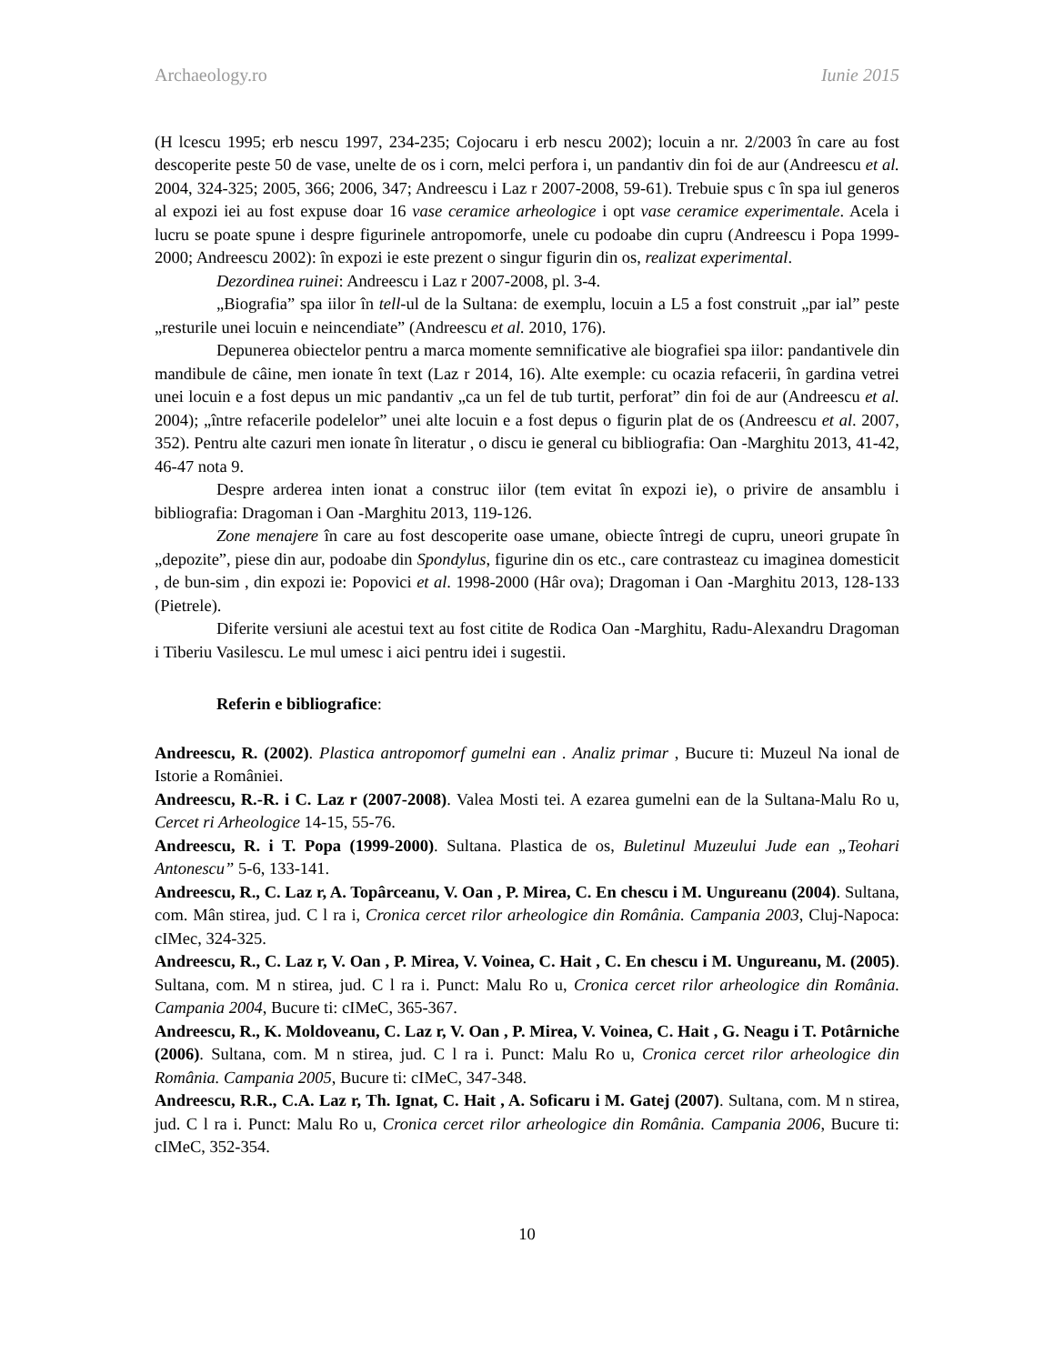Archaeology.ro Iunie 2015
(H lcescu 1995; erb nescu 1997, 234-235; Cojocaru i erb nescu 2002); locuin a nr. 2/2003 în care au fost descoperite peste 50 de vase, unelte de os i corn, melci perfora i, un pandantiv din foi de aur (Andreescu et al. 2004, 324-325; 2005, 366; 2006, 347; Andreescu i Laz r 2007-2008, 59-61). Trebuie spus c în spa iul generos al expozi iei au fost expuse doar 16 vase ceramice arheologice i opt vase ceramice experimentale. Acela i lucru se poate spune i despre figurinele antropomorfe, unele cu podoabe din cupru (Andreescu i Popa 1999-2000; Andreescu 2002): în expozi ie este prezent o singur figurin din os, realizat experimental.
Dezordinea ruinei: Andreescu i Laz r 2007-2008, pl. 3-4.
„Biografia” spa iilor în tell-ul de la Sultana: de exemplu, locuin a L5 a fost construit „par ial” peste „resturile unei locuin e neincendiate” (Andreescu et al. 2010, 176).
Depunerea obiectelor pentru a marca momente semnificative ale biografiei spa iilor: pandantivele din mandibule de câine, men ionate în text (Laz r 2014, 16). Alte exemple: cu ocazia refacerii, în gardina vetrei unei locuin e a fost depus un mic pandantiv „ca un fel de tub turtit, perforat” din foi de aur (Andreescu et al. 2004); „între refacerile podelelor” unei alte locuin e a fost depus o figurin plat de os (Andreescu et al. 2007, 352). Pentru alte cazuri men ionate în literatur , o discu ie general cu bibliografia: Oan -Marghitu 2013, 41-42, 46-47 nota 9.
Despre arderea inten ionat a construc iilor (tem evitat în expozi ie), o privire de ansamblu i bibliografia: Dragoman i Oan -Marghitu 2013, 119-126.
Zone menajere în care au fost descoperite oase umane, obiecte întregi de cupru, uneori grupate în „depozite”, piese din aur, podoabe din Spondylus, figurine din os etc., care contrasteaz cu imaginea domesticit , de bun-sim , din expozi ie: Popovici et al. 1998-2000 (Hâr ova); Dragoman i Oan -Marghitu 2013, 128-133 (Pietrele).
Diferite versiuni ale acestui text au fost citite de Rodica Oan -Marghitu, Radu-Alexandru Dragoman i Tiberiu Vasilescu. Le mul umesc i aici pentru idei i sugestii.
Referin e bibliografice:
Andreescu, R. (2002). Plastica antropomorf gumelni ean . Analiz primar , Bucure ti: Muzeul Na ional de Istorie a României.
Andreescu, R.-R. i C. Laz r (2007-2008). Valea Mosti tei. A ezarea gumelni ean de la Sultana-Malu Ro u, Cercet ri Arheologice 14-15, 55-76.
Andreescu, R. i T. Popa (1999-2000). Sultana. Plastica de os, Buletinul Muzeului Jude ean „Teohari Antonescu” 5-6, 133-141.
Andreescu, R., C. Laz r, A. Topârceanu, V. Oan , P. Mirea, C. En chescu i M. Ungureanu (2004). Sultana, com. Mân stirea, jud. C l ra i, Cronica cercet rilor arheologice din România. Campania 2003, Cluj-Napoca: cIMec, 324-325.
Andreescu, R., C. Laz r, V. Oan , P. Mirea, V. Voinea, C. Hait , C. En chescu i M. Ungureanu, M. (2005). Sultana, com. M n stirea, jud. C l ra i. Punct: Malu Ro u, Cronica cercet rilor arheologice din România. Campania 2004, Bucure ti: cIMeC, 365-367.
Andreescu, R., K. Moldoveanu, C. Laz r, V. Oan , P. Mirea, V. Voinea, C. Hait , G. Neagu i T. Potârniche (2006). Sultana, com. M n stirea, jud. C l ra i. Punct: Malu Ro u, Cronica cercet rilor arheologice din România. Campania 2005, Bucure ti: cIMeC, 347-348.
Andreescu, R.R., C.A. Laz r, Th. Ignat, C. Hait , A. Soficaru i M. Gatej (2007). Sultana, com. M n stirea, jud. C l ra i. Punct: Malu Ro u, Cronica cercet rilor arheologice din România. Campania 2006, Bucure ti: cIMeC, 352-354.
10